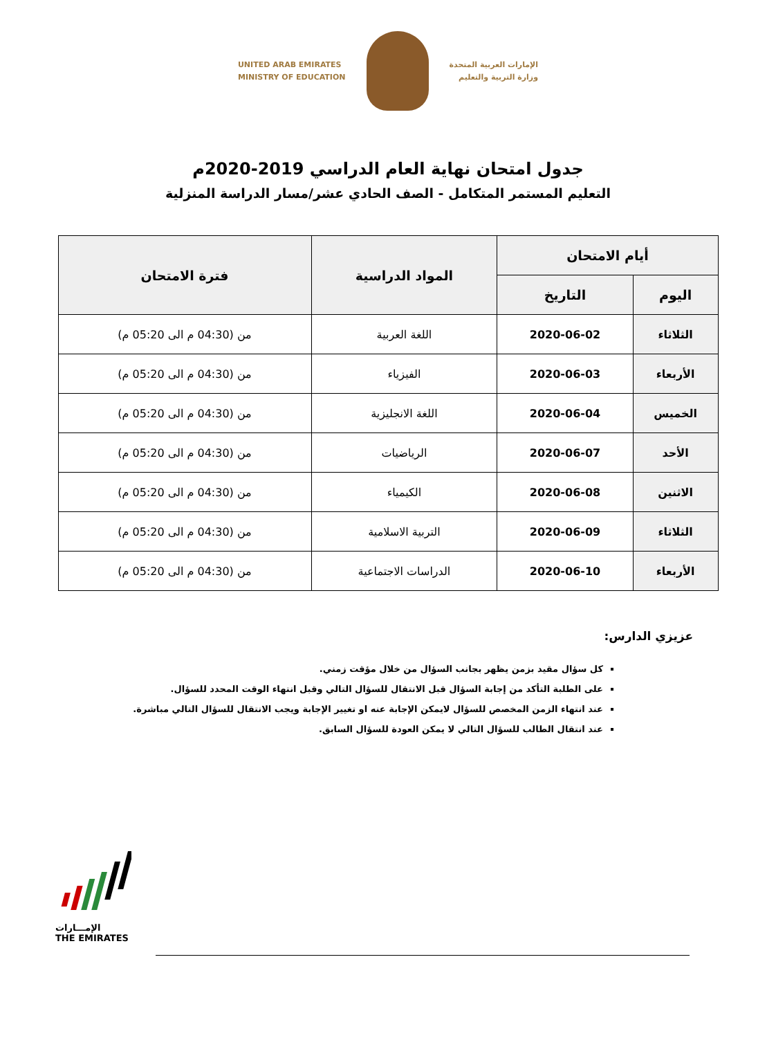UNITED ARAB EMIRATES
MINISTRY OF EDUCATION
الإمارات العربية المتحدة
وزارة التربية والتعليم
جدول امتحان نهاية العام الدراسي 2019-2020م
التعليم المستمر المتكامل - الصف الحادي عشر/مسار الدراسة المنزلية
| أيام الامتحان | | المواد الدراسية | فترة الامتحان |
| --- | --- | --- | --- |
| اليوم | التاريخ | | |
| الثلاثاء | 2020-06-02 | اللغة العربية | من (04:30 م الى 05:20 م) |
| الأربعاء | 2020-06-03 | الفيزياء | من (04:30 م الى 05:20 م) |
| الخميس | 2020-06-04 | اللغة الانجليزية | من (04:30 م الى 05:20 م) |
| الأحد | 2020-06-07 | الرياضيات | من (04:30 م الى 05:20 م) |
| الاثنين | 2020-06-08 | الكيمياء | من (04:30 م الى 05:20 م) |
| الثلاثاء | 2020-06-09 | التربية الاسلامية | من (04:30 م الى 05:20 م) |
| الأربعاء | 2020-06-10 | الدراسات الاجتماعية | من (04:30 م الى 05:20 م) |
عزيزي الدارس:
كل سؤال مقيد بزمن يظهر بجانب السؤال من خلال مؤقت زمني.
على الطلبة التأكد من إجابة السؤال قبل الانتقال للسؤال التالي وقبل انتهاء الوقت المحدد للسؤال.
عند انتهاء الزمن المخصص للسؤال لايمكن الإجابة عنه او تغيير الإجابة ويجب الانتقال للسؤال التالي مباشرة.
عند انتقال الطالب للسؤال التالي لا يمكن العودة للسؤال السابق.
الإمـــارات
THE EMIRATES